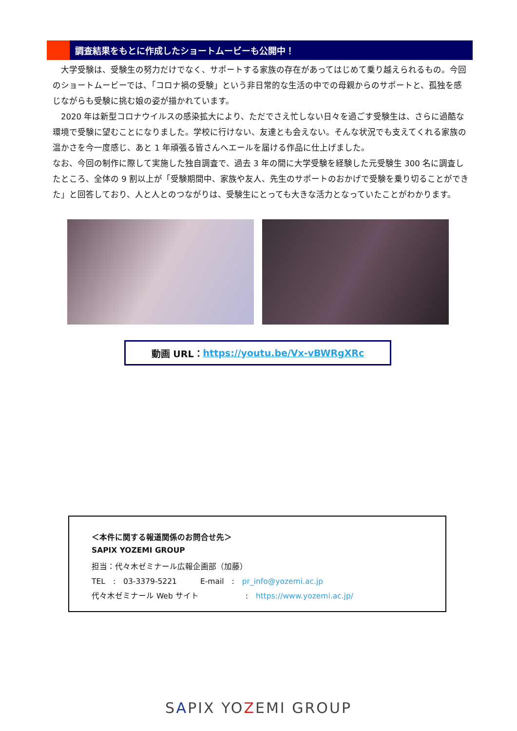調査結果をもとに作成したショートムービーも公開中！
　大学受験は、受験生の努力だけでなく、サポートする家族の存在があってはじめて乗り越えられるもの。今回のショートムービーでは、「コロナ禍の受験」という非日常的な生活の中での母親からのサポートと、孤独を感じながらも受験に挑む娘の姿が描かれています。
　2020 年は新型コロナウイルスの感染拡大により、ただでさえ忙しない日々を過ごす受験生は、さらに過酷な環境で受験に望むことになりました。学校に行けない、友達とも会えない。そんな状況でも支えてくれる家族の温かさを今一度感じ、あと 1 年頑張る皆さんへエールを届ける作品に仕上げました。
なお、今回の制作に際して実施した独自調査で、過去 3 年の間に大学受験を経験した元受験生 300 名に調査したところ、全体の 9 割以上が「受験期間中、家族や友人、先生のサポートのおかげで受験を乗り切ることができた」と回答しており、人と人とのつながりは、受験生にとっても大きな活力となっていたことがわかります。
動画 URL： https://youtu.be/Vx-vBWRgXRc
＜本件に関する報道関係のお問合せ先＞
SAPIX YOZEMI GROUP
担当：代々木ゼミナール広報企画部（加藤）
TEL　:　03-3379-5221　　　E-mail　:　pr_info@yozemi.ac.jp
代々木ゼミナール Web サイト　　　　　　:　https://www.yozemi.ac.jp/
SAPIX YOZEMI GROUP